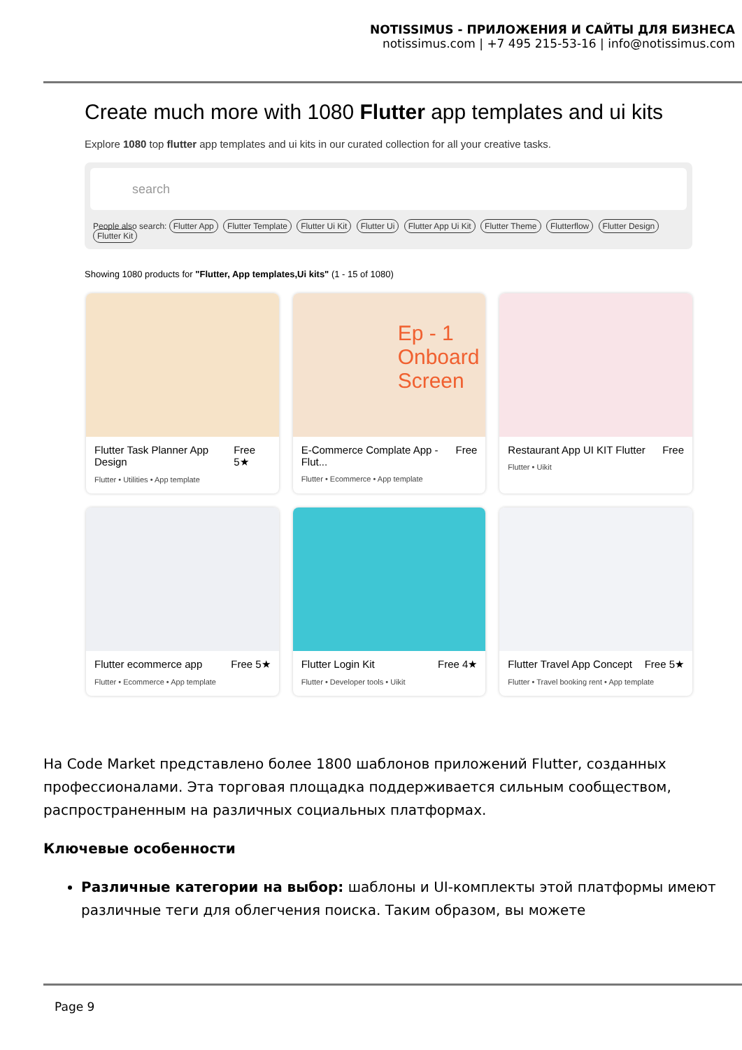NOTISSIMUS - ПРИЛОЖЕНИЯ И САЙТЫ ДЛЯ БИЗНЕСА
notissimus.com | +7 495 215-53-16 | info@notissimus.com
Create much more with 1080 Flutter app templates and ui kits
Explore 1080 top flutter app templates and ui kits in our curated collection for all your creative tasks.
search
People also search: Flutter App Flutter Template Flutter Ui Kit Flutter Ui Flutter App Ui Kit Flutter Theme Flutterflow Flutter Design Flutter Kit
Showing 1080 products for "Flutter, App templates,Ui kits" (1 - 15 of 1080)
Flutter Task Planner App Design Free 5★
Flutter • Utilities • App template
Ep - 1 Onboard Screen
E-Commerce Complate App - Flut... Free
Flutter • Ecommerce • App template
Restaurant App UI KIT Flutter Free
Flutter • Uikit
Flutter ecommerce app Free 5★
Flutter • Ecommerce • App template
Flutter Login Kit Free 4★
Flutter • Developer tools • Uikit
Flutter Travel App Concept Free 5★
Flutter • Travel booking rent • App template
На Code Market представлено более 1800 шаблонов приложений Flutter, созданных профессионалами. Эта торговая площадка поддерживается сильным сообществом, распространенным на различных социальных платформах.
Ключевые особенности
Различные категории на выбор: шаблоны и UI-комплекты этой платформы имеют различные теги для облегчения поиска. Таким образом, вы можете
Page 9